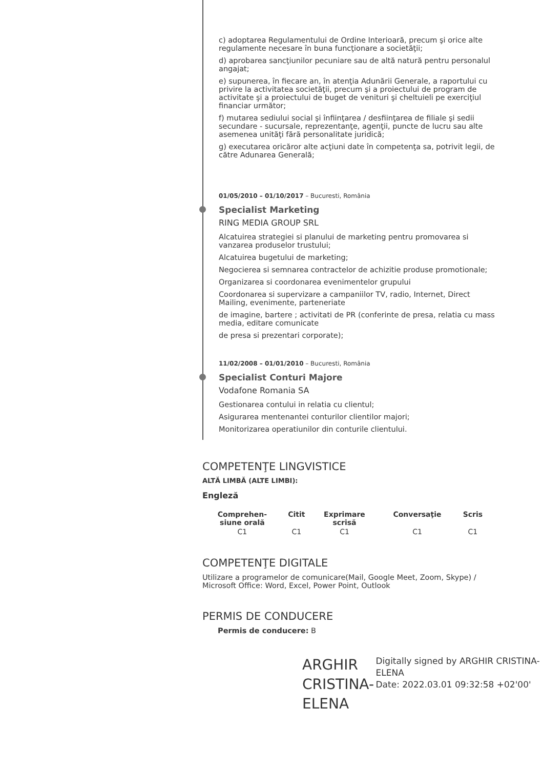c) adoptarea Regulamentului de Ordine Interioară, precum şi orice alte regulamente necesare în buna funcţionare a societăţii;
d) aprobarea sancţiunilor pecuniare sau de altă natură pentru personalul angajat;
e) supunerea, în fiecare an, în atenţia Adunării Generale, a raportului cu privire la activitatea societăţii, precum şi a proiectului de program de activitate şi a proiectului de buget de venituri şi cheltuieli pe exerciţiul financiar următor;
f) mutarea sediului social şi înfiinţarea / desfiinţarea de filiale şi sedii secundare - sucursale, reprezentanţe, agenţii, puncte de lucru sau alte asemenea unităţi fără personalitate juridică;
g) executarea oricăror alte acţiuni date în competenţa sa, potrivit legii, de către Adunarea Generală;
01/05/2010 – 01/10/2017 – Bucuresti, România
Specialist Marketing
RING MEDIA GROUP SRL
Alcatuirea strategiei si planului de marketing pentru promovarea si vanzarea produselor trustului;
Alcatuirea bugetului de marketing;
Negocierea si semnarea contractelor de achizitie produse promotionale;
Organizarea si coordonarea evenimentelor grupului
Coordonarea si supervizare a campaniilor TV, radio, Internet, Direct Mailing, evenimente, parteneriate
de imagine, bartere ; activitati de PR (conferinte de presa, relatia cu mass media, editare comunicate
de presa si prezentari corporate);
11/02/2008 – 01/01/2010 – Bucuresti, România
Specialist Conturi Majore
Vodafone Romania SA
Gestionarea contului in relatia cu clientul;
Asigurarea mentenantei conturilor clientilor majori;
Monitorizarea operatiunilor din conturile clientului.
COMPETENŢE LINGVISTICE
ALTĂ LIMBĂ (ALTE LIMBI):
Engleză
| Comprehen- siune orală | Citit | Exprimare scrisă | Conversaţie | Scris |
| --- | --- | --- | --- | --- |
| C1 | C1 | C1 | C1 | C1 |
COMPETENŢE DIGITALE
Utilizare a programelor de comunicare(Mail, Google Meet, Zoom, Skype) / Microsoft Office: Word, Excel, Power Point, Outlook
PERMIS DE CONDUCERE
Permis de conducere: B
ARGHIR CRISTINA-ELENA
Digitally signed by ARGHIR CRISTINA-ELENA
Date: 2022.03.01 09:32:58 +02'00'